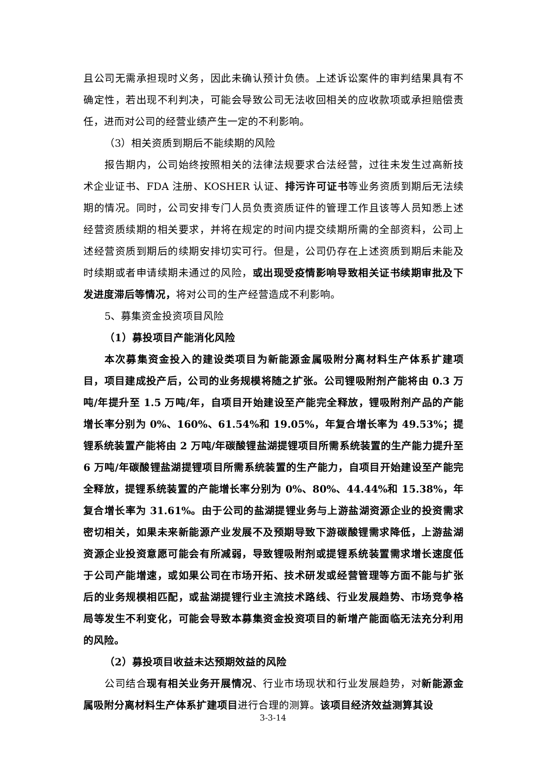且公司无需承担现时义务，因此未确认预计负债。上述诉讼案件的审判结果具有不确定性，若出现不利判决，可能会导致公司无法收回相关的应收款项或承担赔偿责任，进而对公司的经营业绩产生一定的不利影响。
（3）相关资质到期后不能续期的风险
报告期内，公司始终按照相关的法律法规要求合法经营，过往未发生过高新技术企业证书、FDA 注册、KOSHER 认证、排污许可证书等业务资质到期后无法续期的情况。同时，公司安排专门人员负责资质证件的管理工作且该等人员知悉上述经营资质续期的相关要求，并将在规定的时间内提交续期所需的全部资料，公司上述经营资质到期后的续期安排切实可行。但是，公司仍存在上述资质到期后未能及时续期或者申请续期未通过的风险，或出现受疫情影响导致相关证书续期审批及下发进度滞后等情况，将对公司的生产经营造成不利影响。
5、募集资金投资项目风险
（1）募投项目产能消化风险
本次募集资金投入的建设类项目为新能源金属吸附分离材料生产体系扩建项目，项目建成投产后，公司的业务规模将随之扩张。公司锂吸附剂产能将由 0.3 万吨/年提升至 1.5 万吨/年，自项目开始建设至产能完全释放，锂吸附剂产品的产能增长率分别为 0%、160%、61.54%和 19.05%，年复合增长率为 49.53%；提锂系统装置产能将由 2 万吨/年碳酸锂盐湖提锂项目所需系统装置的生产能力提升至 6 万吨/年碳酸锂盐湖提锂项目所需系统装置的生产能力，自项目开始建设至产能完全释放，提锂系统装置的产能增长率分别为 0%、80%、44.44%和 15.38%，年复合增长率为 31.61%。由于公司的盐湖提锂业务与上游盐湖资源企业的投资需求密切相关，如果未来新能源产业发展不及预期导致下游碳酸锂需求降低，上游盐湖资源企业投资意愿可能会有所减弱，导致锂吸附剂或提锂系统装置需求增长速度低于公司产能增速，或如果公司在市场开拓、技术研发或经营管理等方面不能与扩张后的业务规模相匹配，或盐湖提锂行业主流技术路线、行业发展趋势、市场竞争格局等发生不利变化，可能会导致本募集资金投资项目的新增产能面临无法充分利用的风险。
（2）募投项目收益未达预期效益的风险
公司结合现有相关业务开展情况、行业市场现状和行业发展趋势，对新能源金属吸附分离材料生产体系扩建项目进行合理的测算。该项目经济效益测算其设
3-3-14